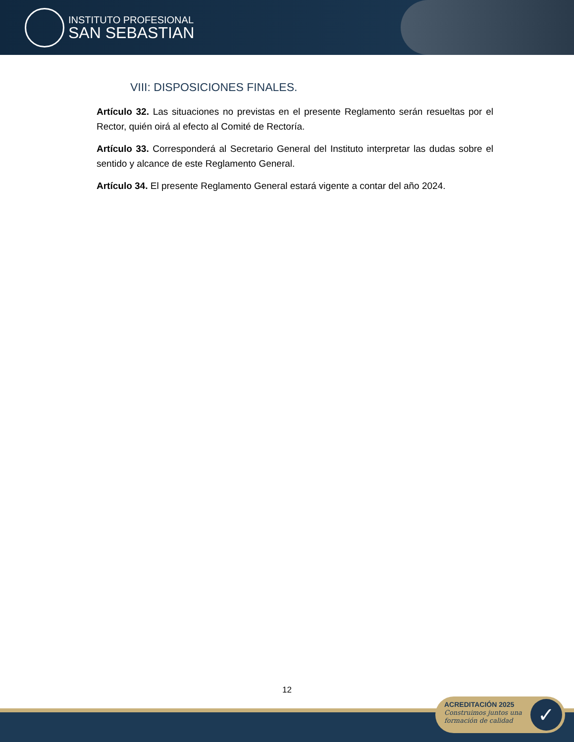INSTITUTO PROFESIONAL
SAN SEBASTIAN
VIII: DISPOSICIONES FINALES.
Artículo 32. Las situaciones no previstas en el presente Reglamento serán resueltas por el Rector, quién oirá al efecto al Comité de Rectoría.
Artículo 33. Corresponderá al Secretario General del Instituto interpretar las dudas sobre el sentido y alcance de este Reglamento General.
Artículo 34. El presente Reglamento General estará vigente a contar del año 2024.
12
ACREDITACIÓN 2025
Construimos juntos una
formación de calidad
✓